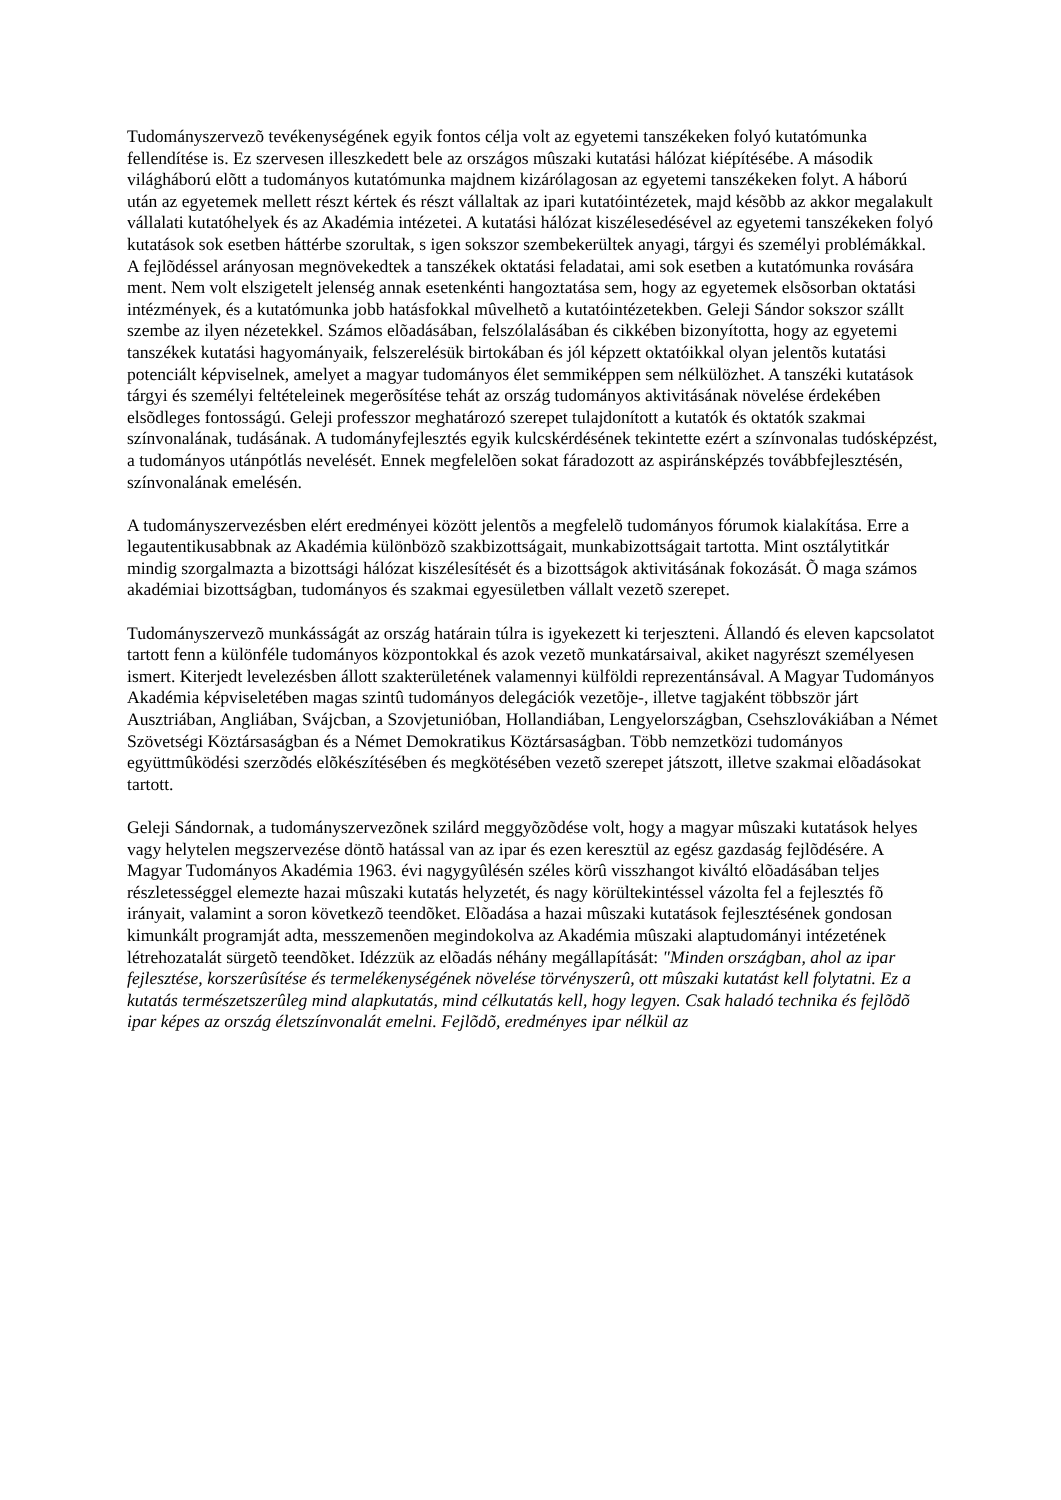Tudományszervezõ tevékenységének egyik fontos célja volt az egyetemi tanszékeken folyó kutatómunka fellendítése is. Ez szervesen illeszkedett bele az országos mûszaki kutatási hálózat kiépítésébe. A második világháború elõtt a tudományos kutatómunka majdnem kizárólagosan az egyetemi tanszékeken folyt. A háború után az egyetemek mellett részt kértek és részt vállaltak az ipari kutatóintézetek, majd késõbb az akkor megalakult vállalati kutatóhelyek és az Akadémia intézetei. A kutatási hálózat kiszélesedésével az egyetemi tanszékeken folyó kutatások sok esetben háttérbe szorultak, s igen sokszor szembekerültek anyagi, tárgyi és személyi problémákkal. A fejlõdéssel arányosan megnövekedtek a tanszékek oktatási feladatai, ami sok esetben a kutatómunka rovására ment. Nem volt elszigetelt jelenség annak esetenkénti hangoztatása sem, hogy az egyetemek elsõsorban oktatási intézmények, és a kutatómunka jobb hatásfokkal mûvelhetõ a kutatóintézetekben. Geleji Sándor sokszor szállt szembe az ilyen nézetekkel. Számos elõadásában, felszólalásában és cikkében bizonyította, hogy az egyetemi tanszékek kutatási hagyományaik, felszerelésük birtokában és jól képzett oktatóikkal olyan jelentõs kutatási potenciált képviselnek, amelyet a magyar tudományos élet semmiképpen sem nélkülözhet. A tanszéki kutatások tárgyi és személyi feltételeinek megerõsítése tehát az ország tudományos aktivitásának növelése érdekében elsõdleges fontosságú. Geleji professzor meghatározó szerepet tulajdonított a kutatók és oktatók szakmai színvonalának, tudásának. A tudományfejlesztés egyik kulcskérdésének tekintette ezért a színvonalas tudósképzést, a tudományos utánpótlás nevelését. Ennek megfelelõen sokat fáradozott az aspiránsképzés továbbfejlesztésén, színvonalának emelésén.
A tudományszervezésben elért eredményei között jelentõs a megfelelõ tudományos fórumok kialakítása. Erre a legautentikusabbnak az Akadémia különbözõ szakbizottságait, munkabizottságait tartotta. Mint osztálytitkár mindig szorgalmazta a bizottsági hálózat kiszélesítését és a bizottságok aktivitásának fokozását. Õ maga számos akadémiai bizottságban, tudományos és szakmai egyesületben vállalt vezetõ szerepet.
Tudományszervezõ munkásságát az ország határain túlra is igyekezett ki terjeszteni. Állandó és eleven kapcsolatot tartott fenn a különféle tudományos központokkal és azok vezetõ munkatársaival, akiket nagyrészt személyesen ismert. Kiterjedt levelezésben állott szakterületének valamennyi külföldi reprezentánsával. A Magyar Tudományos Akadémia képviseletében magas szintû tudományos delegációk vezetõje-, illetve tagjaként többször járt Ausztriában, Angliában, Svájcban, a Szovjetunióban, Hollandiában, Lengyelországban, Csehszlovákiában a Német Szövetségi Köztársaságban és a Német Demokratikus Köztársaságban. Több nemzetközi tudományos együttmûködési szerzõdés elõkészítésében és megkötésében vezetõ szerepet játszott, illetve szakmai elõadásokat tartott.
Geleji Sándornak, a tudományszervezõnek szilárd meggyõzõdése volt, hogy a magyar mûszaki kutatások helyes vagy helytelen megszervezése döntõ hatással van az ipar és ezen keresztül az egész gazdaság fejlõdésére. A Magyar Tudományos Akadémia 1963. évi nagygyûlésén széles körû visszhangot kiváltó elõadásában teljes részletességgel elemezte hazai mûszaki kutatás helyzetét, és nagy körültekintéssel vázolta fel a fejlesztés fõ irányait, valamint a soron következõ teendõket. Elõadása a hazai mûszaki kutatások fejlesztésének gondosan kimunkált programját adta, messzemenõen megindokolva az Akadémia mûszaki alaptudományi intézetének létrehozatalát sürgetõ teendõket. Idézzük az elõadás néhány megállapítását: "Minden országban, ahol az ipar fejlesztése, korszerûsítése és termelékenységének növelése törvényszerû, ott mûszaki kutatást kell folytatni. Ez a kutatás természetszerûleg mind alapkutatás, mind célkutatás kell, hogy legyen. Csak haladó technika és fejlõdõ ipar képes az ország életszínvonalát emelni. Fejlõdõ, eredményes ipar nélkül az